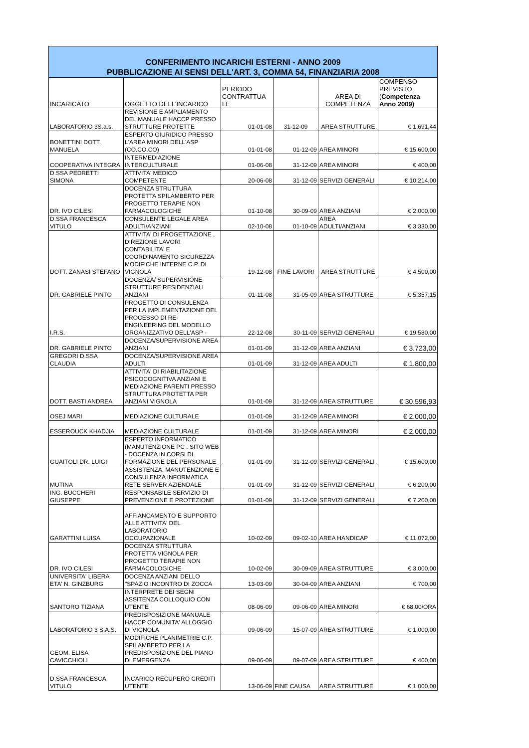| CONFERIMENTO INCARICHI ESTERNI - ANNO 2009 PUBBLICAZIONE AI SENSI DELL'ART. 3, COMMA 54, FINANZIARIA 2008 | | | | | |
| INCARICATO | OGGETTO DELL'INCARICO | PERIODO CONTRATTUA LE | | AREA DI COMPETENZA | COMPENSO PREVISTO ( Competenza Anno 2009) |
| LABORATORIO 3S.a.s. | REVISIONE E AMPLIAMENTO DEL MANUALE HACCP PRESSO STRUTTURE PROTETTE | 01-01-08 | 31-12-09 | AREA STRUTTURE | € 1.691,44 |
| BONETTINI DOTT. MANUELA | ESPERTO GIURIDICO PRESSO L'AREA MINORI DELL'ASP (CO.CO.CO) | 01-01-08 | 01-12-09 | AREA MINORI | € 15.600,00 |
| COOPERATIVA INTEGRA | INTERMEDIAZIONE INTERCULTURALE | 01-06-08 | 31-12-09 | AREA MINORI | € 400,00 |
| D.SSA PEDRETTI SIMONA | ATTIVITA' MEDICO COMPETENTE | 20-06-08 | 31-12-09 | SERVIZI GENERALI | € 10.214,00 |
| DR. IVO CILESI | DOCENZA STRUTTURA PROTETTA SPILAMBERTO PER PROGETTO TERAPIE NON FARMACOLOGICHE | 01-10-08 | 30-09-09 | AREA ANZIANI | € 2.000,00 |
| D.SSA FRANCESCA VITULO | CONSULENTE LEGALE AREA ADULTI/ANZIANI | 02-10-08 | 01-10-09 | AREA ADULTI/ANZIANI | € 3.330,00 |
| DOTT. ZANASI STEFANO | ATTIVITA' DI PROGETTAZIONE , DIREZIONE LAVORI CONTABILITA' E COORDINAMENTO SICUREZZA MODIFICHE INTERNE C.P. DI VIGNOLA | 19-12-08 | FINE LAVORI | AREA STRUTTURE | € 4.500,00 |
| DR. GABRIELE PINTO | DOCENZA/ SUPERVISIONE STRUTTURE RESIDENZIALI ANZIANI | 01-11-08 | 31-05-09 | AREA STRUTTURE | € 5.357,15 |
| I.R.S. | PROGETTO DI CONSULENZA PER LA IMPLEMENTAZIONE DEL PROCESSO DI RE-ENGINEERING DEL MODELLO ORGANIZZATIVO DELL'ASP - | 22-12-08 | 30-11-09 | SERVIZI GENERALI | € 19.580,00 |
| DR. GABRIELE PINTO | DOCENZA/SUPERVISIONE AREA ANZIANI | 01-01-09 | 31-12-09 | AREA ANZIANI | € 3.723,00 |
| GREGORI D.SSA CLAUDIA | DOCENZA/SUPERVISIONE AREA ADULTI | 01-01-09 | 31-12-09 | AREA ADULTI | € 1.800,00 |
| DOTT. BASTI ANDREA | ATTIVITA' DI RIABILITAZIONE PSICOCOGNITIVA ANZIANI E MEDIAZIONE PARENTI PRESSO STRUTTURA PROTETTA PER ANZIANI VIGNOLA | 01-01-09 | 31-12-09 | AREA STRUTTURE | € 30.596,93 |
| OSEJ MARI | MEDIAZIONE CULTURALE | 01-01-09 | 31-12-09 | AREA MINORI | € 2.000,00 |
| ESSEROUCK KHADJIA | MEDIAZIONE CULTURALE | 01-01-09 | 31-12-09 | AREA MINORI | € 2.000,00 |
| GUAITOLI DR. LUIGI | ESPERTO INFORMATICO (MANUTENZIONE PC . SITO WEB - DOCENZA IN CORSI DI FORMAZIONE DEL PERSONALE | 01-01-09 | 31-12-09 | SERVIZI GENERALI | € 15.600,00 |
| MUTINA | ASSISTENZA, MANUTENZIONE E CONSULENZA INFORMATICA RETE SERVER AZIENDALE | 01-01-09 | 31-12-09 | SERVIZI GENERALI | € 6.200,00 |
| ING. BUCCHERI GIUSEPPE | RESPONSABILE SERVIZIO DI PREVENZIONE E PROTEZIONE | 01-01-09 | 31-12-09 | SERVIZI GENERALI | € 7.200,00 |
| GARATTINI LUISA | AFFIANCAMENTO E SUPPORTO ALLE ATTIVITA' DEL LABORATORIO OCCUPAZIONALE | 10-02-09 | 09-02-10 | AREA HANDICAP | € 11.072,00 |
| DR. IVO CILESI | DOCENZA STRUTTURA PROTETTA VIGNOLA PER PROGETTO TERAPIE NON FARMACOLOGICHE | 10-02-09 | 30-09-09 | AREA STRUTTURE | € 3.000,00 |
| UNIVERSITA' LIBERA ETA' N. GINZBURG | DOCENZA ANZIANI DELLO "SPAZIO INCONTRO DI ZOCCA | 13-03-09 | 30-04-09 | AREA ANZIANI | € 700,00 |
| SANTORO TIZIANA | INTERPRETE DEI SEGNI ASSITENZA COLLOQUIO CON UTENTE | 08-06-09 | 09-06-09 | AREA MINORI | € 68,00/ORA |
| LABORATORIO 3 S.A.S. | PREDISPOSIZIONE MANUALE HACCP COMUNITA' ALLOGGIO DI VIGNOLA | 09-06-09 | 15-07-09 | AREA STRUTTURE | € 1.000,00 |
| GEOM. ELISA CAVICCHIOLI | MODIFICHE PLANIMETRIE C.P. SPILAMBERTO PER LA PREDISPOSIZIONE DEL PIANO DI EMERGENZA | 09-06-09 | 09-07-09 | AREA STRUTTURE | € 400,00 |
| D.SSA FRANCESCA VITULO | INCARICO RECUPERO CREDITI UTENTE | 13-06-09 | FINE CAUSA | AREA STRUTTURE | € 1.000,00 |